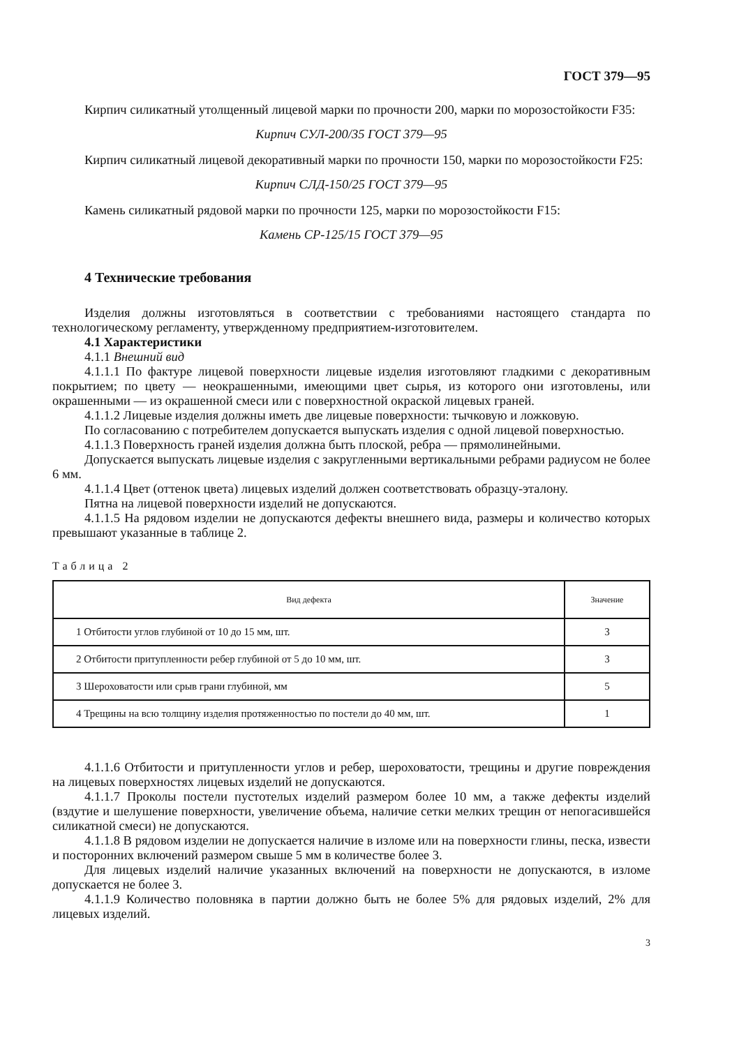ГОСТ 379—95
Кирпич силикатный утолщенный лицевой марки по прочности 200, марки по морозостойкости F35:
Кирпич СУЛ-200/35 ГОСТ 379—95
Кирпич силикатный лицевой декоративный марки по прочности 150, марки по морозостойкости F25:
Кирпич СЛД-150/25 ГОСТ 379—95
Камень силикатный рядовой марки по прочности 125, марки по морозостойкости F15:
Камень СР-125/15 ГОСТ 379—95
4 Технические требования
Изделия должны изготовляться в соответствии с требованиями настоящего стандарта по технологическому регламенту, утвержденному предприятием-изготовителем.
4.1 Характеристики
4.1.1 Внешний вид
4.1.1.1 По фактуре лицевой поверхности лицевые изделия изготовляют гладкими с декоративным покрытием; по цвету — неокрашенными, имеющими цвет сырья, из которого они изготовлены, или окрашенными — из окрашенной смеси или с поверхностной окраской лицевых граней.
4.1.1.2 Лицевые изделия должны иметь две лицевые поверхности: тычковую и ложковую.
По согласованию с потребителем допускается выпускать изделия с одной лицевой поверхностью.
4.1.1.3 Поверхность граней изделия должна быть плоской, ребра — прямолинейными.
Допускается выпускать лицевые изделия с закругленными вертикальными ребрами радиусом не более 6 мм.
4.1.1.4 Цвет (оттенок цвета) лицевых изделий должен соответствовать образцу-эталону.
Пятна на лицевой поверхности изделий не допускаются.
4.1.1.5 На рядовом изделии не допускаются дефекты внешнего вида, размеры и количество которых превышают указанные в таблице 2.
Таблица 2
| Вид дефекта | Значение |
| --- | --- |
| 1 Отбитости углов глубиной от 10 до 15 мм, шт. | 3 |
| 2 Отбитости притупленности ребер глубиной от 5 до 10 мм, шт. | 3 |
| 3 Шероховатости или срыв грани глубиной, мм | 5 |
| 4 Трещины на всю толщину изделия протяженностью по постели до 40 мм, шт. | 1 |
4.1.1.6 Отбитости и притупленности углов и ребер, шероховатости, трещины и другие повреждения на лицевых поверхностях лицевых изделий не допускаются.
4.1.1.7 Проколы постели пустотелых изделий размером более 10 мм, а также дефекты изделий (вздутие и шелушение поверхности, увеличение объема, наличие сетки мелких трещин от непогасившейся силикатной смеси) не допускаются.
4.1.1.8 В рядовом изделии не допускается наличие в изломе или на поверхности глины, песка, извести и посторонних включений размером свыше 5 мм в количестве более 3.
Для лицевых изделий наличие указанных включений на поверхности не допускаются, в изломе допускается не более 3.
4.1.1.9 Количество половняка в партии должно быть не более 5% для рядовых изделий, 2% для лицевых изделий.
3